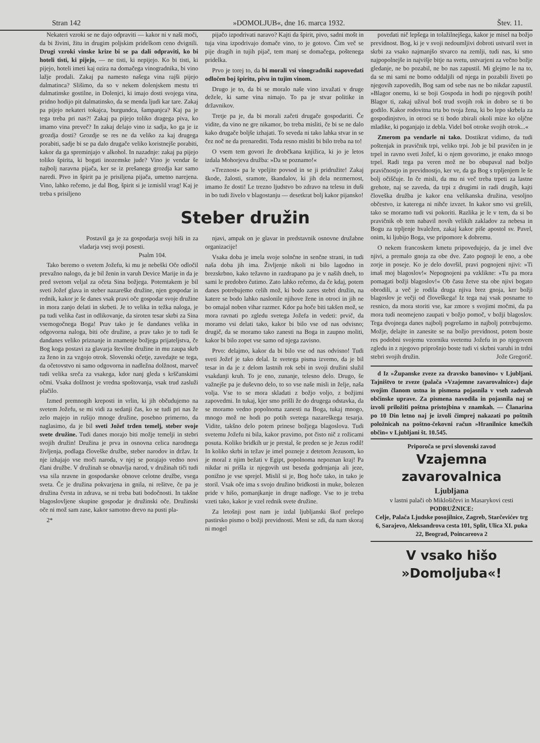Stran 142 »DOMOLJUB«, dne 16. marca 1932. Štev. 11.
Nekateri vzroki se ne dajo odpraviti — kakor ni v naši moči, da bi živini, žitu in drugim poljskim pridelkom ceno dvignili. Drugi vzroki vinske krize bi se pa dali odpraviti, ko bi hoteli tisti, ki pijejo, — ne tisti, ki nepijejo. Ko bi tisti, ki pijejo, hoteli imeti kaj ozira na domačega vinogradnika, bi vino lažje prodali. Zakaj pa namesto našega vina rajši pijejo dalmatinca? Slišimo, da so v nekem dolenjskem mestu tri dalmatinske gostilne, in Dolenjci, ki imajo dosti svojega vina, pridno hodijo pit dalmatinsko, da se menda ljudi kar tare. Zakaj pa pijejo nekateri tokajca, burgundca, šampanjca? Kaj pa je tega treba pri nas?! Zakaj pa pijejo toliko dragega piva, ko imamo vina preveč? In zakaj delajo vino iz sadja, ko ga je iz grozdja dosti? Grozdje se res ne da veliko za kaj drugega porabiti, sadje bi se pa dalo drugače veliko koristnejše porabiti, kakor da ga spreminjajo v alkohol. In nazadnje: zakaj pa pijejo toliko špirita, ki bogati inozemske jude? Vino je vendar še najbolj naravna pijača, ker se iz prešanega grozdja kar samo naredi. Pivo in špirit pa je prisiljena pijača, umetno narejena. Vino, lahko rečemo, je dal Bog, špirit si je izmislil vrag! Kaj je treba s prisiljeno
pijačo izpodrivati naravo? Kajti da špirit, pivo, sadni mošt in tuja vina izpodrivajo domače vino, to je gotovo. Čim več se pije dragih in tujih pijač, tem manj se domačega, poštenega pridelka.
Prvo je torej to, da bi morali vsi vinogradniki napovedati odločen boj špiritu, pivu in tujim vinom.
Drugo je to, da bi se moralo naše vino izvažati v druge dežele, ki same vina nimajo. To pa je stvar politike in državnikov.
Tretje pa je, da bi morali začeti drugače gospodariti. Če vidite, da vino ne gre nikamor, bo treba misliti, če bi se ne dalo kako drugače boljše izhajati. To seveda ni tako lahka stvar in se čez noč ne da prenarediti. Toda resno misliti bi bilo treba na to!
O vsem tem govori že drobčkana knjižica, ki jo je letos izdala Mohorjeva družba: »Da se poznamo!«
»Treznost« pa le vpeljite povsod in se ji pridružite! Zakaj škode, žalosti, sramote, škandalov, ki jih dela nezmernost, imamo že dosti! Le trezno ljudstvo bo zdravo na telesu in duši in bo tudi živelo v blagostanju — desetkrat bolj kakor pijansko!
Steber družin
Postavil ga je za gospodarja svoji hiši in za vladarja vsej svoji posesti.
Psalm 104.
Tako beremo o svetem Jožefu, ki mu je nebeški Oče odločil prevažno nalogo, da je bil ženin in varuh Device Marije in da je pred svetom veljal za očeta Sina božjega. Potemtakem je bil sveti Jožef glava in steber nazareške družine, njen gospodar in rednik, kakor je še danes vsak pravi oče gospodar svoje družine in mora zanjo delati in skrbeti. Je to velika in težka naloga, je pa tudi velika čast in odlikovanje, da siroten tesar skrbi za Sina vsemogočnega Boga! Prav tako je še dandanes velika in odgovorna naloga, biti oče družine, a prav tako je to tudi še dandanes veliko priznanje in znamenje božjega prijateljstva, če Bog koga postavi za glavarja številne družine in mu zaupa skrb za ženo in za vzgojo otrok. Slovenski očetje, zavedajte se tega, da očetovstvo ni samo odgovorna in nadležna dolžnost, marveč tudi velika sreča za vsakega, kdor nanj gleda s krščanskimi očmi. Vsaka dolžnost je vredna spoštovanja, vsak trud zasluži plačilo.
Izmed premnogih kreposti in vrlin, ki jih občudujemo na svetem Jožefu, se mi vidi za sedanji čas, ko se tudi pri nas že zelo majejo in rušijo mnoge družine, posebno primerno, da naglasimo, da je bil sveti Jožef trden temelj, steber svoje svete družine. Tudi danes morajo biti možje temelji in stebri svojih družin! Družina je prva in osnovna celica narodnega življenja, podlaga človeške družbe, steber narodov in držav. Iz nje izhajajo vse moči naroda, v njej se porajajo vedno novi člani družbe. V družinah se obnavlja narod, v družinah tiči tudi vsa sila nravne in gospodarske obnove celotne družbe, vsega sveta. Če je družina pokvarjena in gnila, ni rešitve, če pa je družina čvrsta in zdrava, se ni treba bati bodočnosti. In takšne blagoslovljene skupine gospodar je družinski oče. Družinski oče ni mož sam zase, kakor samotno drevo na pusti pla-
2*
njavi, ampak on je glavar in predstavnik osnovne družabne organizacije!
Vsaka doba je imela svoje solnčne in senčne strani, in tudi naša doba jih ima. Življenje nikoli ni bilo lagodno in brezskrbno, kako težavno in razdrapano pa je v naših dneh, to sami le predobro čutimo. Zato lahko rečemo, da če kdaj, potem danes potrebujemo celih mož, ki bodo zares stebri družin, na katere se bodo lahko naslonile njihove žene in otroci in jih ne bo omajal noben vihar razmer. Kdor pa hoče biti takšen mož, se mora ravnati po zgledu svetega Jožefa in vedeti: prvič, da moramo vsi delati tako, kakor bi bilo vse od nas odvisno; drugič, da se moramo tako zanesti na Boga in zaupno moliti, kakor bi bilo zopet vse samo od njega zavisno.
Prvo: delajmo, kakor da bi bilo vse od nas odvisno! Tudi sveti Jožef je tako delal. Iz svetega pisma izvemo, da je bil tesar in da je z delom lastnih rok sebi in svoji družini služil vsakdanji kruh. To je eno, zunanje, telesno delo. Drugo, še važnejše pa je duševno delo, to so vse naše misli in želje, naša volja. Vse to se mora skladati z božjo voljo, z božjimi zapovedmi. In tukaj, kjer smo prišli že do drugega odstavka, da se moramo vedno popolnoma zanesti na Boga, tukaj mnogo, mnogo mož ne hodi po potih svetega nazareškega tesarja. Vidite, takšno delo potem prinese božjega blagoslova. Tudi svetemu Jožefu ni bila, kakor pravimo, pot čisto nič z rožicami posuta. Koliko bridkih ur je prestal, še preden se je Jezus rodil! In koliko skrbi in težav je imel pozneje z detetom Jezusom, ko je moral z njim bežati v Egipt, popolnoma nepoznan kraj! Pa nikdar ni prišla iz njegovih ust beseda godrnjanja ali jeze, ponižno je vse sprejel. Mislil si je, Bog hoče tako, in tako je storil. Vsak oče ima s svojo družino bridkosti in muke, bolezen pride v hišo, pomanjkanje in druge nadloge. Vse to je treba vzeti tako, kakor je vzel rednik svete družine.
Za letošnji post nam je izdal ljubljanski škof prelepo pastirsko pismo o božji previdnosti. Meni se zdi, da nam skoraj ni mogel
povedati nič lepšega in tolažilnejšega, kakor je misel na božjo previdnost. Bog, ki je v svoji nedoumljivi dobroti ustvaril svet in skrbi za vsako najmanjšo stvarco na zemlji, tudi nas, ki smo najpopolnejše in najvišje bitje na svetu, ustvarjeni za večno božje gledanje, ne bo pozabil, ne bo nas zapustil. Mi glejmo le na to, da se mi sami ne bomo oddaljili od njega in pozabili živeti po njegovih zapovedih, Bog sam od sebe nas ne bo nikdar zapustil. »Blagor onemu, ki se boji Gospoda in hodi po njegovih potih! Blagor ti, zakaj užival boš trud svojih rok in dobro se ti bo godilo. Kakor rodovitna trta bo tvoja žena, ki bo lepo skrbela za gospodinjstvo, in otroci se ti bodo zbirali okoli mize ko oljčne mladike, ki poganjajo iz debla. Videl boš otroke svojih otrok...«
Zmerom pa vendarle ni tako. Dostikrat vidimo, da tudi poštenjak in pravičnik trpi, veliko trpi. Job je bil pravičen in je trpel in ravno sveti Jožef, ki o njem govorimo, je enako mnogo trpel. Radi tega pa veren mož ne bo obupaval nad božjo pravičnostjo in previdnostjo, ker ve, da ga Bog s trpljenjem le še bolj očiščuje. In če misli, da mu ni več treba trpeti za lastne grehote, naj se zaveda, da trpi z drugimi in radi drugih, kajti človeška družba je kakor ena velikanska družina, vesoljno občestvo, iz katerega ni nihče izvzet. In kakor smo vsi grešili, tako se moramo tudi vsi pokoriti. Razlika je le v tem, da si bo pravičnik ob tem nabavil novih velikih zakladov za nebesa in Bogu za trpljenje hvaležen, zakaj kakor piše apostol sv. Pavel, onim, ki ljubijo Boga, vse pripomore k dobremu.
O nekem francoskem kmetu pripovedujejo, da je imel dve njivi, a premalo gnoja za obe dve. Zato pognoji le eno, a obe zorje in poseje. Ko je delo dovršil, pravi pognojeni njivi: »Ti imaš moj blagoslov!« Nepognojeni pa vzklikne: »Tu pa mora pomagati božji blagoslov!« Ob času žetve sta obe njivi bogato obrodili, a več je rodila druga njiva brez gnoja, ker božji blagoslov je večji od človeškega! Iz tega naj vsak posname to resnico, da mora storiti vse, kar zmore s svojimi močmi, da pa mora tudi neomejeno zaupati v božjo pomoč, v božji blagoslov. Tega dvojnega danes najbolj pogrešamo in najbolj potrebujemo. Možje, delajte in zanesite se na božjo previdnost, potem boste res podobni svojemu vzorniku svetemu Jožefu in po njegovem zgledu in z njegovo priprošnjo boste tudi vi skrbni varuhi in trdni stebri svojih družin. Jože Gregorič.
d Iz »Županske zveze za dravsko banovino« v Ljubljani. Tajništvo te zveze (palača »Vzajemne zavarovalnice«) daje svojim članom ustna in pismena pojasnila v vseh zadevah občinske uprave. Za pismena navodila in pojasnila naj se izvoli priložiti poštna pristojbina v znamkah. — Članarina po 10 Din letno naj je izvoli čimprej nakazati po poštnih položnicah na poštno-čekovni račun »Hranilnice kmečkih občin« v Ljubljani št. 10.545.
Priporoča se prvi slovenski zavod
Vzajemna zavarovalnica
Ljubljana
v lastni palači ob Miklošičevi in Masarykovi cesti
PODRUŽNICE:
Celje, Palača Ljudske posojilnice, Zagreb, Starčevićev trg 6, Sarajevo, Aleksandrova cesta 101, Split, Ulica XI. puka 22, Beograd, Poincareova 2
V vsako hišo »Domoljuba«!